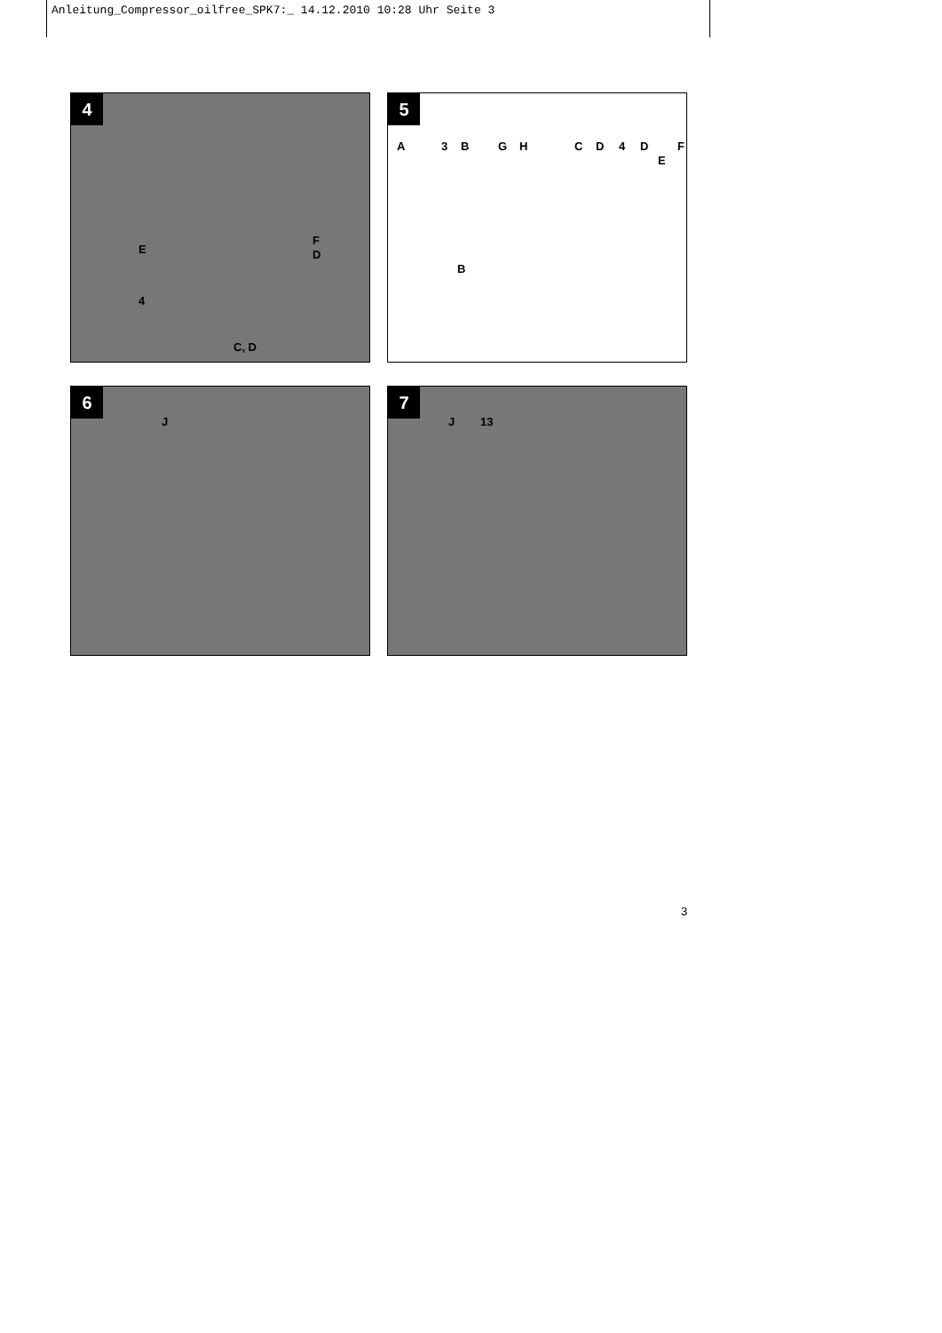Anleitung_Compressor_oilfree_SPK7:_ 14.12.2010 10:28 Uhr Seite 3
4
F
E D
4
C, D
5
A 3 B G H C D 4 D F
E
B
6
J
7
J 13
3